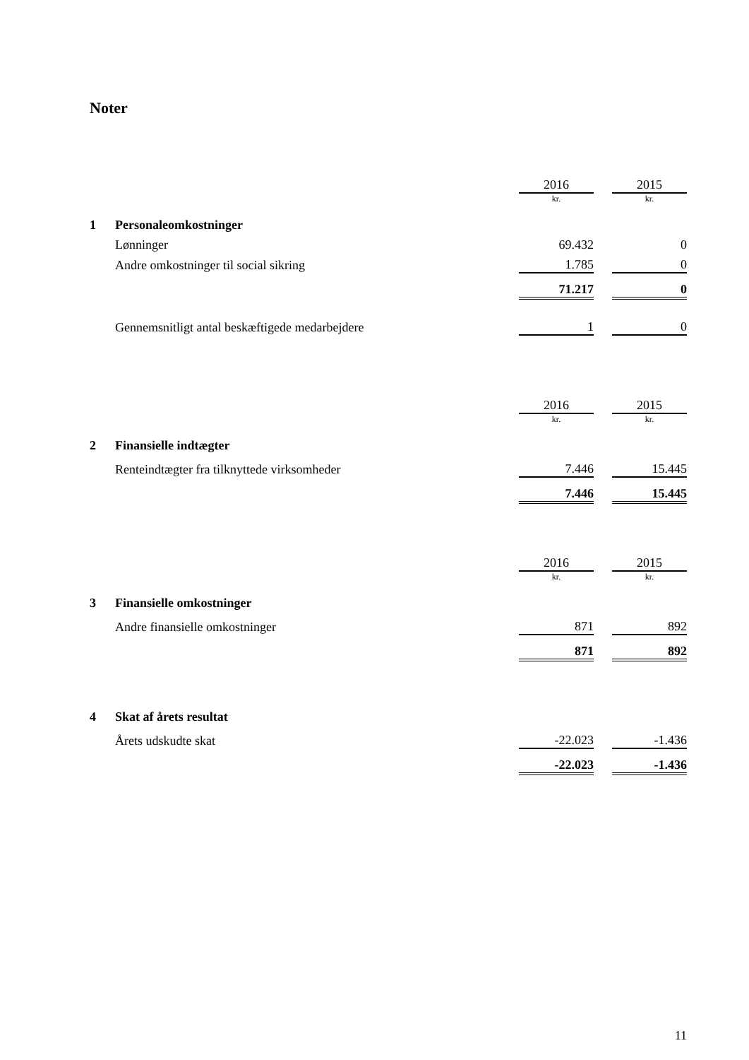Noter
| | | 2016 | | 2015 |
| | | kr. | | kr. |
| 1 | Personaleomkostninger | | | |
| | Lønninger | 69.432 | | 0 |
| | Andre omkostninger til social sikring | 1.785 | | 0 |
| | | 71.217 | | 0 |
| | Gennemsnitligt antal beskæftigede medarbejdere | 1 | | 0 |
| | | 2016 | | 2015 |
| | | kr. | | kr. |
| 2 | Finansielle indtægter | | | |
| | Renteindtægter fra tilknyttede virksomheder | 7.446 | | 15.445 |
| | | 7.446 | | 15.445 |
| | | 2016 | | 2015 |
| | | kr. | | kr. |
| 3 | Finansielle omkostninger | | | |
| | Andre finansielle omkostninger | 871 | | 892 |
| | | 871 | | 892 |
| 4 | Skat af årets resultat | | | |
| | Årets udskudte skat | -22.023 | | -1.436 |
| | | -22.023 | | -1.436 |
11